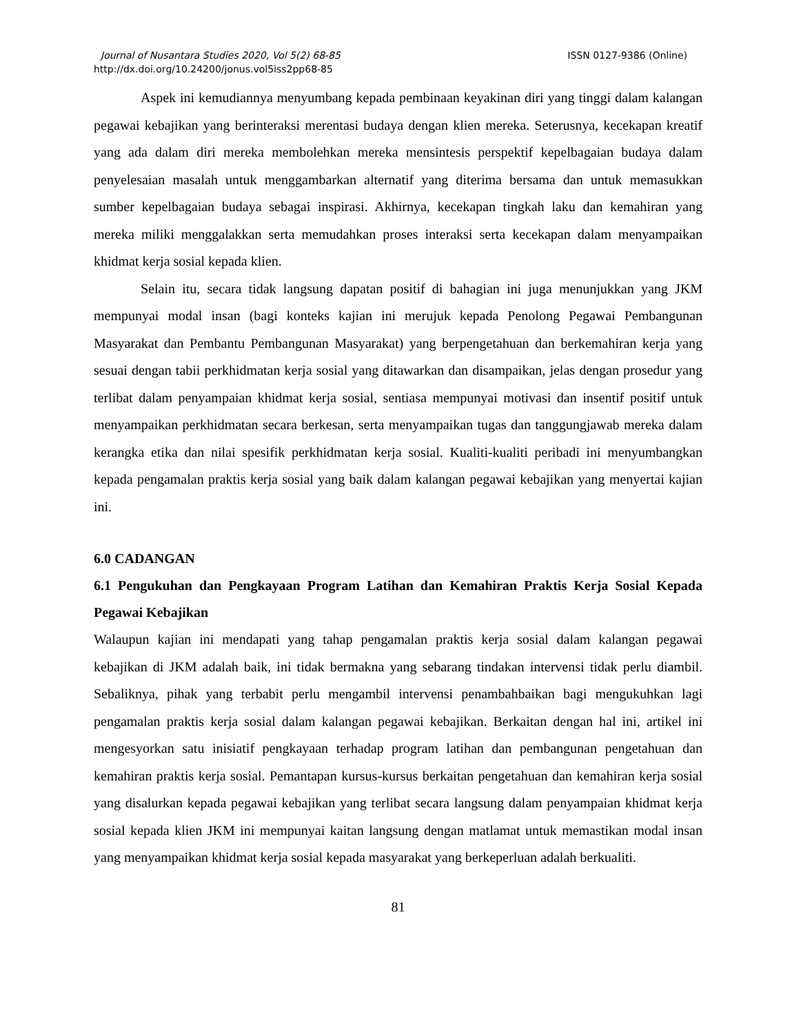Journal of Nusantara Studies 2020, Vol 5(2) 68-85 ISSN 0127-9386 (Online)
http://dx.doi.org/10.24200/jonus.vol5iss2pp68-85
Aspek ini kemudiannya menyumbang kepada pembinaan keyakinan diri yang tinggi dalam kalangan pegawai kebajikan yang berinteraksi merentasi budaya dengan klien mereka. Seterusnya, kecekapan kreatif yang ada dalam diri mereka membolehkan mereka mensintesis perspektif kepelbagaian budaya dalam penyelesaian masalah untuk menggambarkan alternatif yang diterima bersama dan untuk memasukkan sumber kepelbagaian budaya sebagai inspirasi. Akhirnya, kecekapan tingkah laku dan kemahiran yang mereka miliki menggalakkan serta memudahkan proses interaksi serta kecekapan dalam menyampaikan khidmat kerja sosial kepada klien.
Selain itu, secara tidak langsung dapatan positif di bahagian ini juga menunjukkan yang JKM mempunyai modal insan (bagi konteks kajian ini merujuk kepada Penolong Pegawai Pembangunan Masyarakat dan Pembantu Pembangunan Masyarakat) yang berpengetahuan dan berkemahiran kerja yang sesuai dengan tabii perkhidmatan kerja sosial yang ditawarkan dan disampaikan, jelas dengan prosedur yang terlibat dalam penyampaian khidmat kerja sosial, sentiasa mempunyai motivasi dan insentif positif untuk menyampaikan perkhidmatan secara berkesan, serta menyampaikan tugas dan tanggungjawab mereka dalam kerangka etika dan nilai spesifik perkhidmatan kerja sosial. Kualiti-kualiti peribadi ini menyumbangkan kepada pengamalan praktis kerja sosial yang baik dalam kalangan pegawai kebajikan yang menyertai kajian ini.
6.0 CADANGAN
6.1 Pengukuhan dan Pengkayaan Program Latihan dan Kemahiran Praktis Kerja Sosial Kepada Pegawai Kebajikan
Walaupun kajian ini mendapati yang tahap pengamalan praktis kerja sosial dalam kalangan pegawai kebajikan di JKM adalah baik, ini tidak bermakna yang sebarang tindakan intervensi tidak perlu diambil. Sebaliknya, pihak yang terbabit perlu mengambil intervensi penambahbaikan bagi mengukuhkan lagi pengamalan praktis kerja sosial dalam kalangan pegawai kebajikan. Berkaitan dengan hal ini, artikel ini mengesyorkan satu inisiatif pengkayaan terhadap program latihan dan pembangunan pengetahuan dan kemahiran praktis kerja sosial. Pemantapan kursus-kursus berkaitan pengetahuan dan kemahiran kerja sosial yang disalurkan kepada pegawai kebajikan yang terlibat secara langsung dalam penyampaian khidmat kerja sosial kepada klien JKM ini mempunyai kaitan langsung dengan matlamat untuk memastikan modal insan yang menyampaikan khidmat kerja sosial kepada masyarakat yang berkeperluan adalah berkualiti.
81